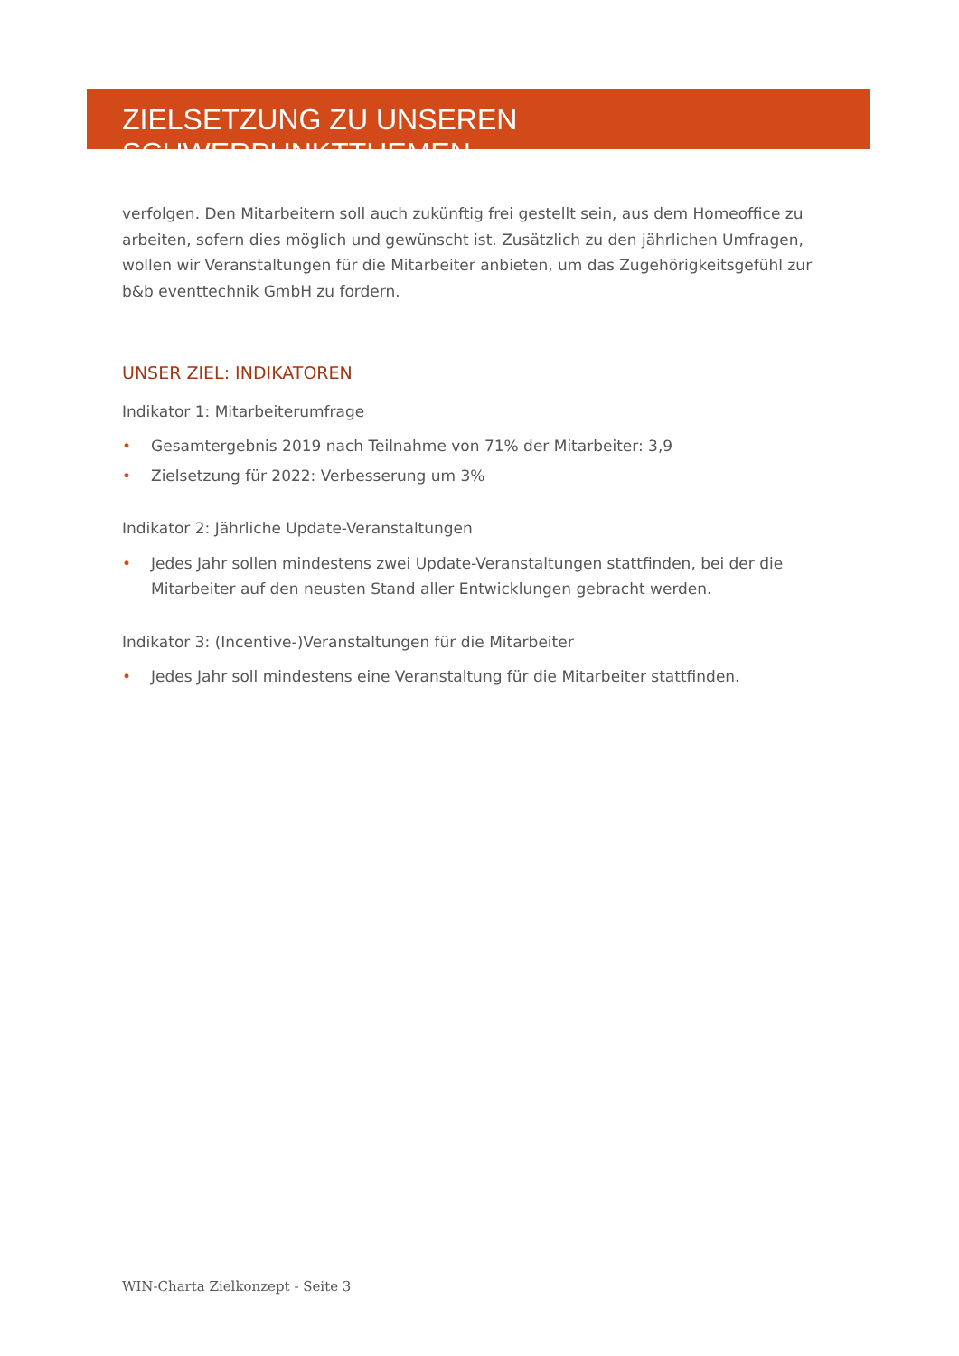ZIELSETZUNG ZU UNSEREN SCHWERPUNKTTHEMEN
verfolgen. Den Mitarbeitern soll auch zukünftig frei gestellt sein, aus dem Homeoffice zu arbeiten, sofern dies möglich und gewünscht ist. Zusätzlich zu den jährlichen Umfragen, wollen wir Veranstaltungen für die Mitarbeiter anbieten, um das Zugehörigkeitsgefühl zur b&b eventtechnik GmbH zu fordern.
UNSER ZIEL: INDIKATOREN
Indikator 1: Mitarbeiterumfrage
• Gesamtergebnis 2019 nach Teilnahme von 71% der Mitarbeiter: 3,9
• Zielsetzung für 2022: Verbesserung um 3%
Indikator 2: Jährliche Update-Veranstaltungen
• Jedes Jahr sollen mindestens zwei Update-Veranstaltungen stattfinden, bei der die Mitarbeiter auf den neusten Stand aller Entwicklungen gebracht werden.
Indikator 3: (Incentive-)Veranstaltungen für die Mitarbeiter
• Jedes Jahr soll mindestens eine Veranstaltung für die Mitarbeiter stattfinden.
WIN-Charta Zielkonzept - Seite 3